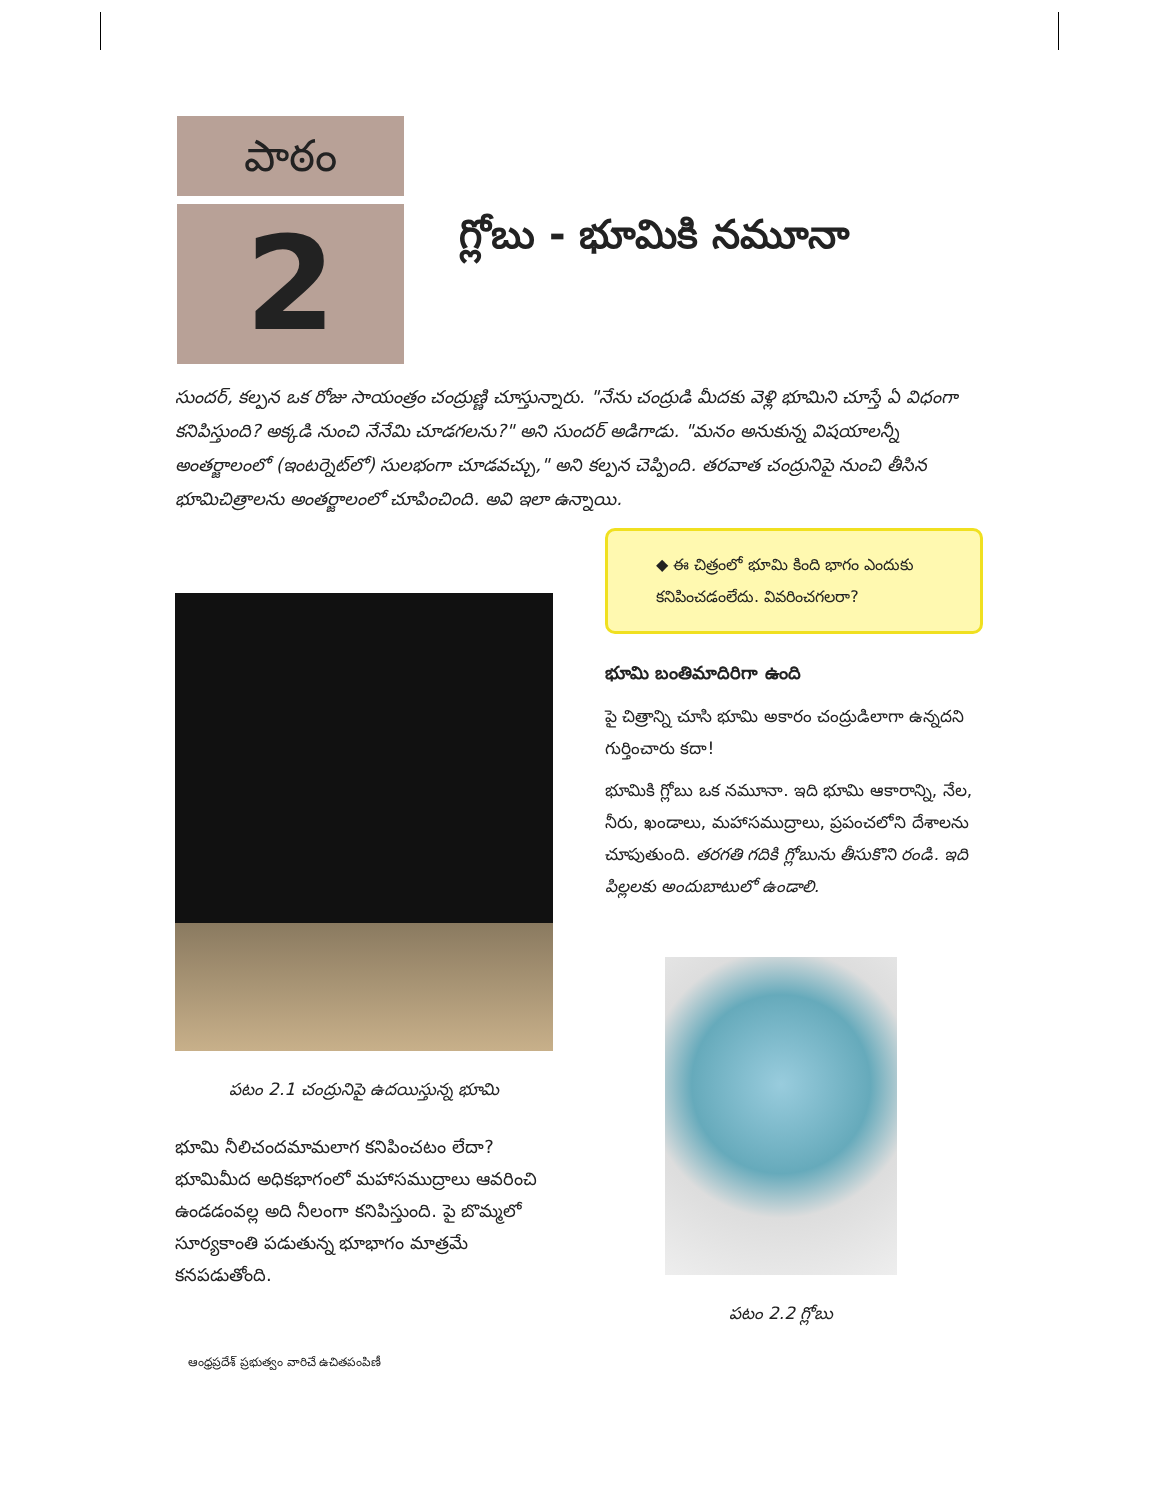పాఠం
2
గ్లోబు - భూమికి నమూనా
సుందర్, కల్పన ఒక రోజు సాయంత్రం చంద్రుణ్ణి చూస్తున్నారు. "నేను చంద్రుడి మీదకు వెళ్లి భూమిని చూస్తే ఏ విధంగా కనిపిస్తుంది? అక్కడి నుంచి నేనేమి చూడగలను?" అని సుందర్ అడిగాడు. "మనం అనుకున్న విషయాలన్నీ అంతర్జాలంలో (ఇంటర్నెట్‌లో) సులభంగా చూడవచ్చు," అని కల్పన చెప్పింది. తరవాత చంద్రునిపై నుంచి తీసిన భూమిచిత్రాలను అంతర్జాలంలో చూపించింది. అవి ఇలా ఉన్నాయి.
పటం 2.1 చంద్రునిపై ఉదయిస్తున్న భూమి
భూమి నీలిచందమామలాగ కనిపించటం లేదా? భూమిమీద అధికభాగంలో మహాసముద్రాలు ఆవరించి ఉండడంవల్ల అది నీలంగా కనిపిస్తుంది. పై బొమ్మలో సూర్యకాంతి పడుతున్న భూభాగం మాత్రమే కనపడుతోంది.
◆ ఈ చిత్రంలో భూమి కింది భాగం ఎందుకు కనిపించడంలేదు. వివరించగలరా?
భూమి బంతిమాదిరిగా ఉంది
పై చిత్రాన్ని చూసి భూమి అకారం చంద్రుడిలాగా ఉన్నదని గుర్తించారు కదా!
భూమికి గ్లోబు ఒక నమూనా. ఇది భూమి ఆకారాన్ని, నేల, నీరు, ఖండాలు, మహాసముద్రాలు, ప్రపంచలోని దేశాలను చూపుతుంది. తరగతి గదికి గ్లోబును తీసుకొని రండి. ఇది పిల్లలకు అందుబాటులో ఉండాలి.
పటం 2.2 గ్లోబు
ఆంధ్రప్రదేశ్ ప్రభుత్వం వారిచే ఉచితపంపిణీ